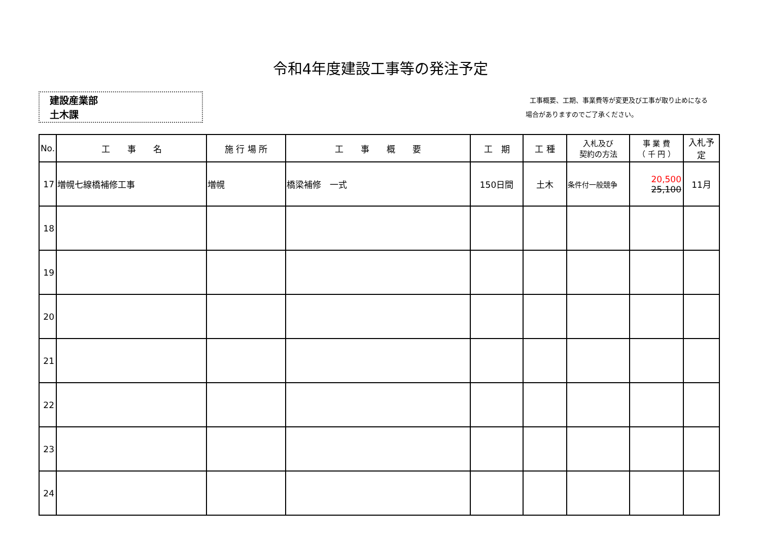令和4年度建設工事等の発注予定
建設産業部
土木課
工事概要、工期、事業費等が変更及び工事が取り止めになる
場合がありますのでご了承ください。
| No. | 工 事 名 | 施 行 場 所 | 工 事 概 要 | 工 期 | 工 種 | 入札及び 契約の方法 | 事 業 費 （ 千 円 ） | 入札予定 |
| --- | --- | --- | --- | --- | --- | --- | --- | --- |
| 17 | 増幌七線橋補修工事 | 増幌 | 橋梁補修 一式 | 150日間 | 土木 | 条件付一般競争 | 20,500 25,100 | 11月 |
| 18 | | | | | | | | |
| 19 | | | | | | | | |
| 20 | | | | | | | | |
| 21 | | | | | | | | |
| 22 | | | | | | | | |
| 23 | | | | | | | | |
| 24 | | | | | | | | |